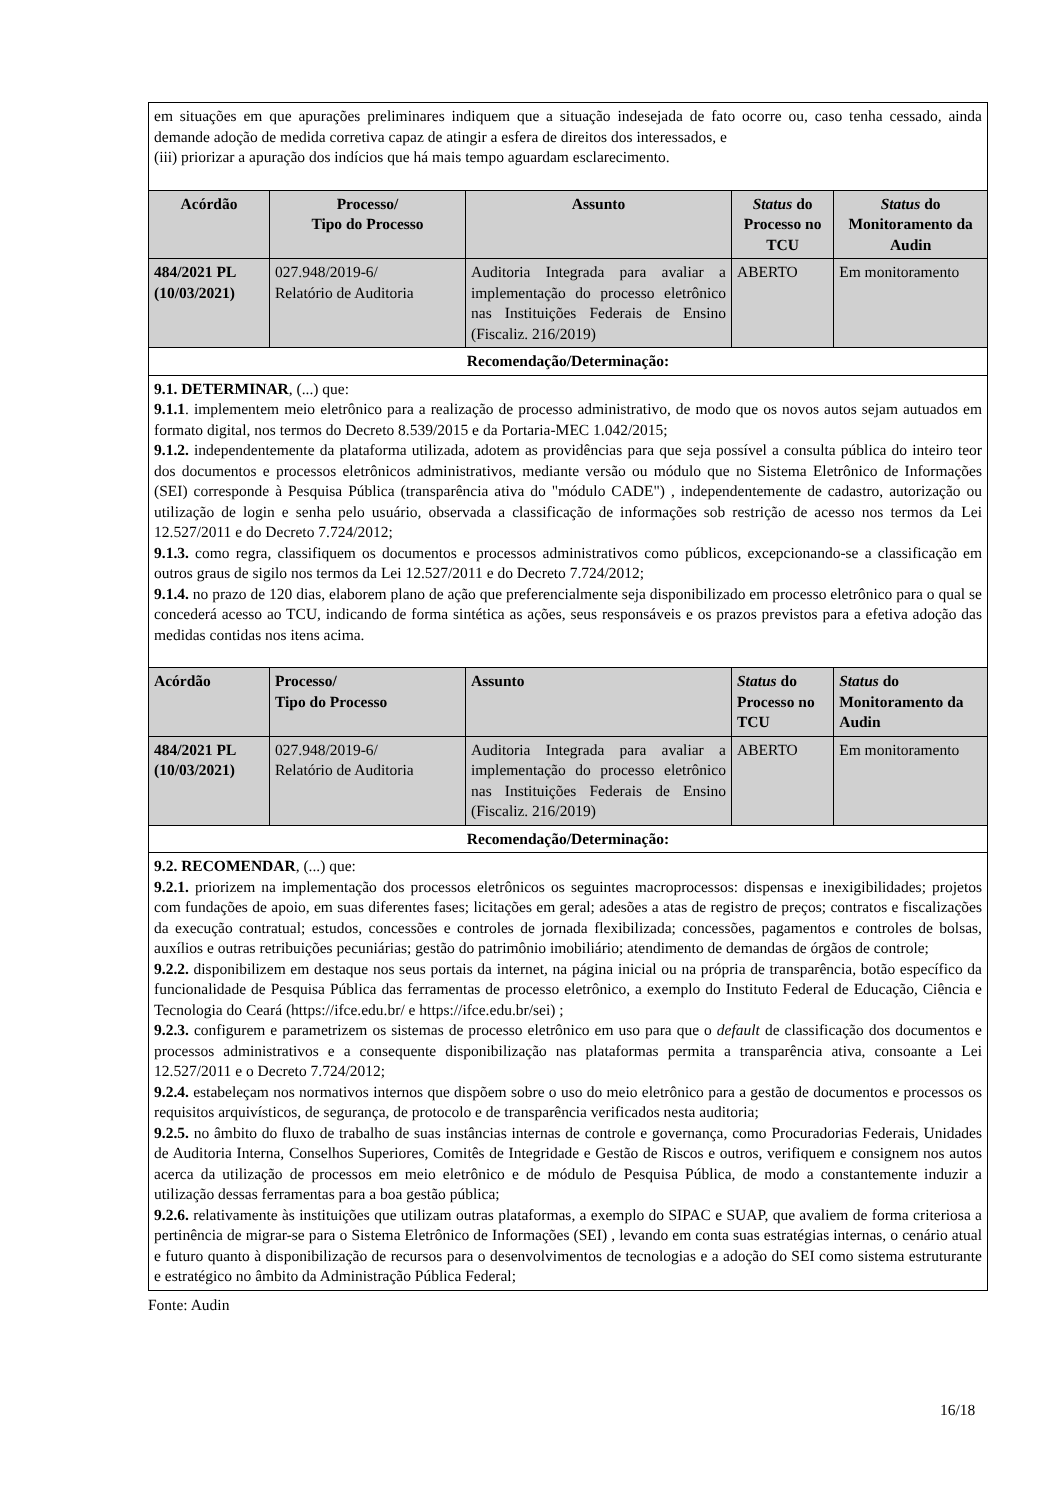| em situações em que apurações preliminares indiquem que a situação indesejada de fato ocorre ou, caso tenha cessado, ainda demande adoção de medida corretiva capaz de atingir a esfera de direitos dos interessados, e (iii) priorizar a apuração dos indícios que há mais tempo aguardam esclarecimento. | | | | |
| Acórdão | Processo/ Tipo do Processo | Assunto | Status do Processo no TCU | Status do Monitoramento da Audin |
| 484/2021 PL (10/03/2021) | 027.948/2019-6/ Relatório de Auditoria | Auditoria Integrada para avaliar a implementação do processo eletrônico nas Instituições Federais de Ensino (Fiscaliz. 216/2019) | ABERTO | Em monitoramento |
| Recomendação/Determinação: | | | | |
| 9.1. DETERMINAR , (...) que: 9.1.1 . implementem meio eletrônico para a realização de processo administrativo, de modo que os novos autos sejam autuados em formato digital, nos termos do Decreto 8.539/2015 e da Portaria-MEC 1.042/2015; 9.1.2. independentemente da plataforma utilizada, adotem as providências para que seja possível a consulta pública do inteiro teor dos documentos e processos eletrônicos administrativos, mediante versão ou módulo que no Sistema Eletrônico de Informações (SEI) corresponde à Pesquisa Pública (transparência ativa do "módulo CADE") , independentemente de cadastro, autorização ou utilização de login e senha pelo usuário, observada a classificação de informações sob restrição de acesso nos termos da Lei 12.527/2011 e do Decreto 7.724/2012; 9.1.3. como regra, classifiquem os documentos e processos administrativos como públicos, excepcionando-se a classificação em outros graus de sigilo nos termos da Lei 12.527/2011 e do Decreto 7.724/2012; 9.1.4. no prazo de 120 dias, elaborem plano de ação que preferencialmente seja disponibilizado em processo eletrônico para o qual se concederá acesso ao TCU, indicando de forma sintética as ações, seus responsáveis e os prazos previstos para a efetiva adoção das medidas contidas nos itens acima. | | | | |
| Acórdão | Processo/ Tipo do Processo | Assunto | Status do Processo no TCU | Status do Monitoramento da Audin |
| 484/2021 PL (10/03/2021) | 027.948/2019-6/ Relatório de Auditoria | Auditoria Integrada para avaliar a implementação do processo eletrônico nas Instituições Federais de Ensino (Fiscaliz. 216/2019) | ABERTO | Em monitoramento |
| Recomendação/Determinação: | | | | |
| 9.2. RECOMENDAR , (...) que: 9.2.1. priorizem na implementação dos processos eletrônicos os seguintes macroprocessos: dispensas e inexigibilidades; projetos com fundações de apoio, em suas diferentes fases; licitações em geral; adesões a atas de registro de preços; contratos e fiscalizações da execução contratual; estudos, concessões e controles de jornada flexibilizada; concessões, pagamentos e controles de bolsas, auxílios e outras retribuições pecuniárias; gestão do patrimônio imobiliário; atendimento de demandas de órgãos de controle; 9.2.2. disponibilizem em destaque nos seus portais da internet, na página inicial ou na própria de transparência, botão específico da funcionalidade de Pesquisa Pública das ferramentas de processo eletrônico, a exemplo do Instituto Federal de Educação, Ciência e Tecnologia do Ceará (https://ifce.edu.br/ e https://ifce.edu.br/sei) ; 9.2.3. configurem e parametrizem os sistemas de processo eletrônico em uso para que o default de classificação dos documentos e processos administrativos e a consequente disponibilização nas plataformas permita a transparência ativa, consoante a Lei 12.527/2011 e o Decreto 7.724/2012; 9.2.4. estabeleçam nos normativos internos que dispõem sobre o uso do meio eletrônico para a gestão de documentos e processos os requisitos arquivísticos, de segurança, de protocolo e de transparência verificados nesta auditoria; 9.2.5. no âmbito do fluxo de trabalho de suas instâncias internas de controle e governança, como Procuradorias Federais, Unidades de Auditoria Interna, Conselhos Superiores, Comitês de Integridade e Gestão de Riscos e outros, verifiquem e consignem nos autos acerca da utilização de processos em meio eletrônico e de módulo de Pesquisa Pública, de modo a constantemente induzir a utilização dessas ferramentas para a boa gestão pública; 9.2.6. relativamente às instituições que utilizam outras plataformas, a exemplo do SIPAC e SUAP, que avaliem de forma criteriosa a pertinência de migrar-se para o Sistema Eletrônico de Informações (SEI) , levando em conta suas estratégias internas, o cenário atual e futuro quanto à disponibilização de recursos para o desenvolvimentos de tecnologias e a adoção do SEI como sistema estruturante e estratégico no âmbito da Administração Pública Federal; | | | | |
Fonte: Audin
16/18